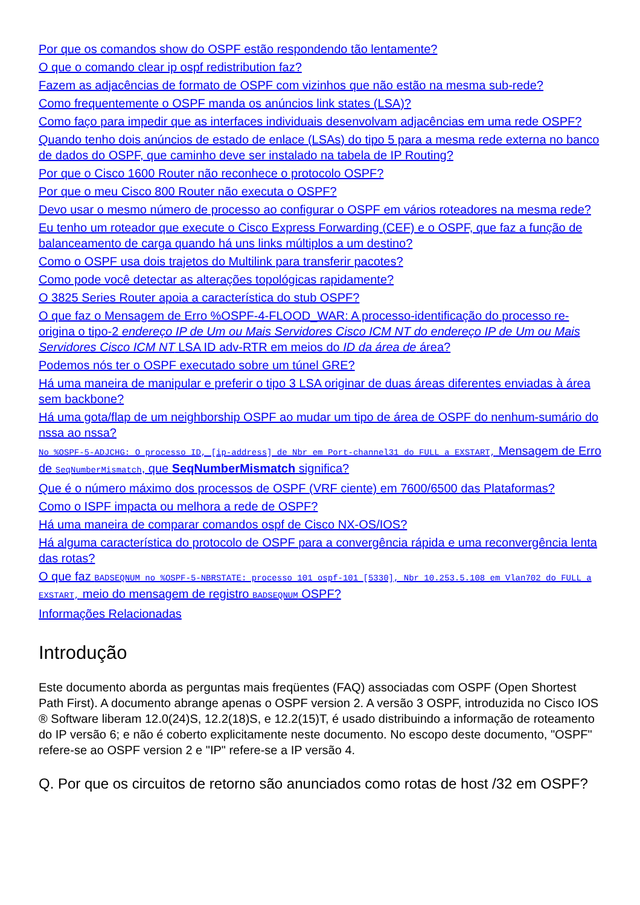Por que os comandos show do OSPF estão respondendo tão lentamente?
O que o comando clear ip ospf redistribution faz?
Fazem as adjacências de formato de OSPF com vizinhos que não estão na mesma sub-rede?
Como frequentemente o OSPF manda os anúncios link states (LSA)?
Como faço para impedir que as interfaces individuais desenvolvam adjacências em uma rede OSPF?
Quando tenho dois anúncios de estado de enlace (LSAs) do tipo 5 para a mesma rede externa no banco de dados do OSPF, que caminho deve ser instalado na tabela de IP Routing?
Por que o Cisco 1600 Router não reconhece o protocolo OSPF?
Por que o meu Cisco 800 Router não executa o OSPF?
Devo usar o mesmo número de processo ao configurar o OSPF em vários roteadores na mesma rede?
Eu tenho um roteador que execute o Cisco Express Forwarding (CEF) e o OSPF, que faz a função de balanceamento de carga quando há uns links múltiplos a um destino?
Como o OSPF usa dois trajetos do Multilink para transferir pacotes?
Como pode você detectar as alterações topológicas rapidamente?
O 3825 Series Router apoia a característica do stub OSPF?
O que faz o Mensagem de Erro %OSPF-4-FLOOD_WAR: A processo-identificação do processo re-origina o tipo-2 endereço IP de Um ou Mais Servidores Cisco ICM NT do endereço IP de Um ou Mais Servidores Cisco ICM NT LSA ID adv-RTR em meios do ID da área de área?
Podemos nós ter o OSPF executado sobre um túnel GRE?
Há uma maneira de manipular e preferir o tipo 3 LSA originar de duas áreas diferentes enviadas à área sem backbone?
Há uma gota/flap de um neighborship OSPF ao mudar um tipo de área de OSPF do nenhum-sumário do nssa ao nssa?
No %OSPF-5-ADJCHG: O processo ID, [ip-address] de Nbr em Port-channel31 do FULL a EXSTART, Mensagem de Erro de SeqNumberMismatch, que SeqNumberMismatch significa?
Que é o número máximo dos processos de OSPF (VRF ciente) em 7600/6500 das Plataformas?
Como o ISPF impacta ou melhora a rede de OSPF?
Há uma maneira de comparar comandos ospf de Cisco NX-OS/IOS?
Há alguma característica do protocolo de OSPF para a convergência rápida e uma reconvergência lenta das rotas?
O que faz BADSEQNUM no %OSPF-5-NBRSTATE: processo 101 ospf-101 [5330], Nbr 10.253.5.108 em Vlan702 do FULL a EXSTART, meio do mensagem de registro BADSEQNUM OSPF?
Informações Relacionadas
Introdução
Este documento aborda as perguntas mais freqüentes (FAQ) associadas com OSPF (Open Shortest Path First). A documento abrange apenas o OSPF version 2. A versão 3 OSPF, introduzida no Cisco IOS ® Software liberam 12.0(24)S, 12.2(18)S, e 12.2(15)T, é usado distribuindo a informação de roteamento do IP versão 6; e não é coberto explicitamente neste documento. No escopo deste documento, "OSPF" refere-se ao OSPF version 2 e "IP" refere-se a IP versão 4.
Q. Por que os circuitos de retorno são anunciados como rotas de host /32 em OSPF?